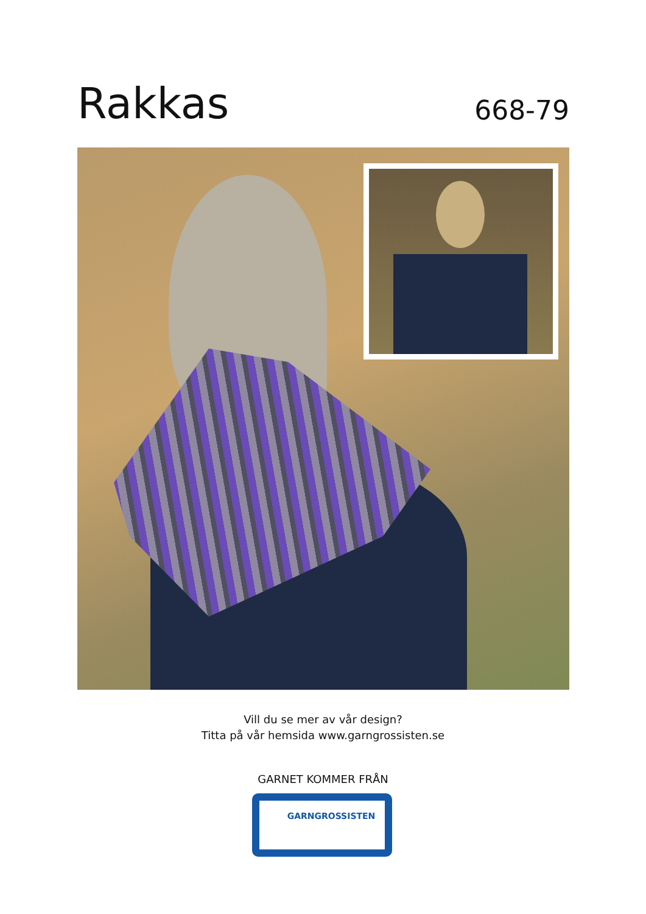Rakkas
668-79
Vill du se mer av vår design?
Titta på vår hemsida www.garngrossisten.se
GARNET KOMMER FRÅN
GARNGROSSISTEN